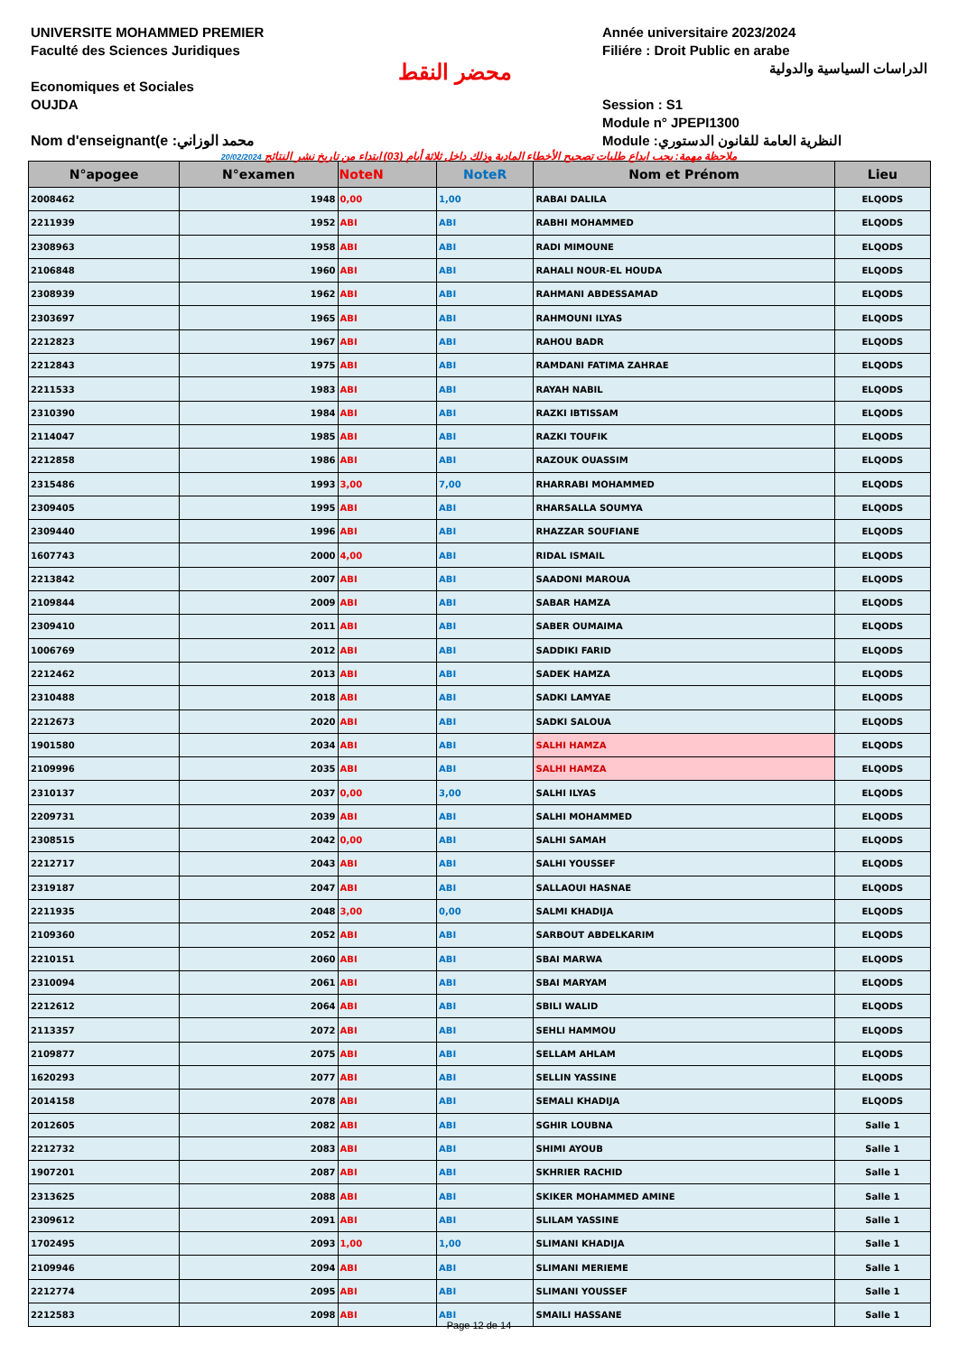UNIVERSITE MOHAMMED PREMIER
Faculté des Sciences Juridiques
Economiques et Sociales
OUJDA
Nom d'enseignant(e :محمد الوزاني
محضر النقط
Année universitaire 2023/2024
Filiére : Droit Public en arabe
الدراسات السياسية والدولية
Session : S1
Module n° JPEPI1300
Module :النظرية العامة للقانون الدستوري
20/02/2024 ملاحظة مهمة: يجب ايداع طلبات تصحيح الأخطاء المادية وذلك داخل ثلاثة أيام (03) ابتداء من تاريخ نشر النتائج
| N°apogee | N°examen | NoteN | NoteR | Nom et Prénom | Lieu |
| --- | --- | --- | --- | --- | --- |
| 2008462 | 1948 | 0,00 | 1,00 | RABAI DALILA | ELQODS |
| 2211939 | 1952 | ABI | ABI | RABHI MOHAMMED | ELQODS |
| 2308963 | 1958 | ABI | ABI | RADI MIMOUNE | ELQODS |
| 2106848 | 1960 | ABI | ABI | RAHALI NOUR-EL HOUDA | ELQODS |
| 2308939 | 1962 | ABI | ABI | RAHMANI ABDESSAMAD | ELQODS |
| 2303697 | 1965 | ABI | ABI | RAHMOUNI ILYAS | ELQODS |
| 2212823 | 1967 | ABI | ABI | RAHOU BADR | ELQODS |
| 2212843 | 1975 | ABI | ABI | RAMDANI FATIMA ZAHRAE | ELQODS |
| 2211533 | 1983 | ABI | ABI | RAYAH NABIL | ELQODS |
| 2310390 | 1984 | ABI | ABI | RAZKI IBTISSAM | ELQODS |
| 2114047 | 1985 | ABI | ABI | RAZKI TOUFIK | ELQODS |
| 2212858 | 1986 | ABI | ABI | RAZOUK OUASSIM | ELQODS |
| 2315486 | 1993 | 3,00 | 7,00 | RHARRABI MOHAMMED | ELQODS |
| 2309405 | 1995 | ABI | ABI | RHARSALLA SOUMYA | ELQODS |
| 2309440 | 1996 | ABI | ABI | RHAZZAR SOUFIANE | ELQODS |
| 1607743 | 2000 | 4,00 | ABI | RIDAL ISMAIL | ELQODS |
| 2213842 | 2007 | ABI | ABI | SAADONI MAROUA | ELQODS |
| 2109844 | 2009 | ABI | ABI | SABAR HAMZA | ELQODS |
| 2309410 | 2011 | ABI | ABI | SABER OUMAIMA | ELQODS |
| 1006769 | 2012 | ABI | ABI | SADDIKI FARID | ELQODS |
| 2212462 | 2013 | ABI | ABI | SADEK HAMZA | ELQODS |
| 2310488 | 2018 | ABI | ABI | SADKI LAMYAE | ELQODS |
| 2212673 | 2020 | ABI | ABI | SADKI SALOUA | ELQODS |
| 1901580 | 2034 | ABI | ABI | SALHI HAMZA | ELQODS |
| 2109996 | 2035 | ABI | ABI | SALHI HAMZA | ELQODS |
| 2310137 | 2037 | 0,00 | 3,00 | SALHI ILYAS | ELQODS |
| 2209731 | 2039 | ABI | ABI | SALHI MOHAMMED | ELQODS |
| 2308515 | 2042 | 0,00 | ABI | SALHI SAMAH | ELQODS |
| 2212717 | 2043 | ABI | ABI | SALHI YOUSSEF | ELQODS |
| 2319187 | 2047 | ABI | ABI | SALLAOUI HASNAE | ELQODS |
| 2211935 | 2048 | 3,00 | 0,00 | SALMI KHADIJA | ELQODS |
| 2109360 | 2052 | ABI | ABI | SARBOUT ABDELKARIM | ELQODS |
| 2210151 | 2060 | ABI | ABI | SBAI MARWA | ELQODS |
| 2310094 | 2061 | ABI | ABI | SBAI MARYAM | ELQODS |
| 2212612 | 2064 | ABI | ABI | SBILI WALID | ELQODS |
| 2113357 | 2072 | ABI | ABI | SEHLI HAMMOU | ELQODS |
| 2109877 | 2075 | ABI | ABI | SELLAM AHLAM | ELQODS |
| 1620293 | 2077 | ABI | ABI | SELLIN YASSINE | ELQODS |
| 2014158 | 2078 | ABI | ABI | SEMALI KHADIJA | ELQODS |
| 2012605 | 2082 | ABI | ABI | SGHIR LOUBNA | Salle 1 |
| 2212732 | 2083 | ABI | ABI | SHIMI AYOUB | Salle 1 |
| 1907201 | 2087 | ABI | ABI | SKHRIER RACHID | Salle 1 |
| 2313625 | 2088 | ABI | ABI | SKIKER MOHAMMED AMINE | Salle 1 |
| 2309612 | 2091 | ABI | ABI | SLILAM YASSINE | Salle 1 |
| 1702495 | 2093 | 1,00 | 1,00 | SLIMANI KHADIJA | Salle 1 |
| 2109946 | 2094 | ABI | ABI | SLIMANI MERIEME | Salle 1 |
| 2212774 | 2095 | ABI | ABI | SLIMANI YOUSSEF | Salle 1 |
| 2212583 | 2098 | ABI | ABI | SMAILI HASSANE | Salle 1 |
Page 12 de 14